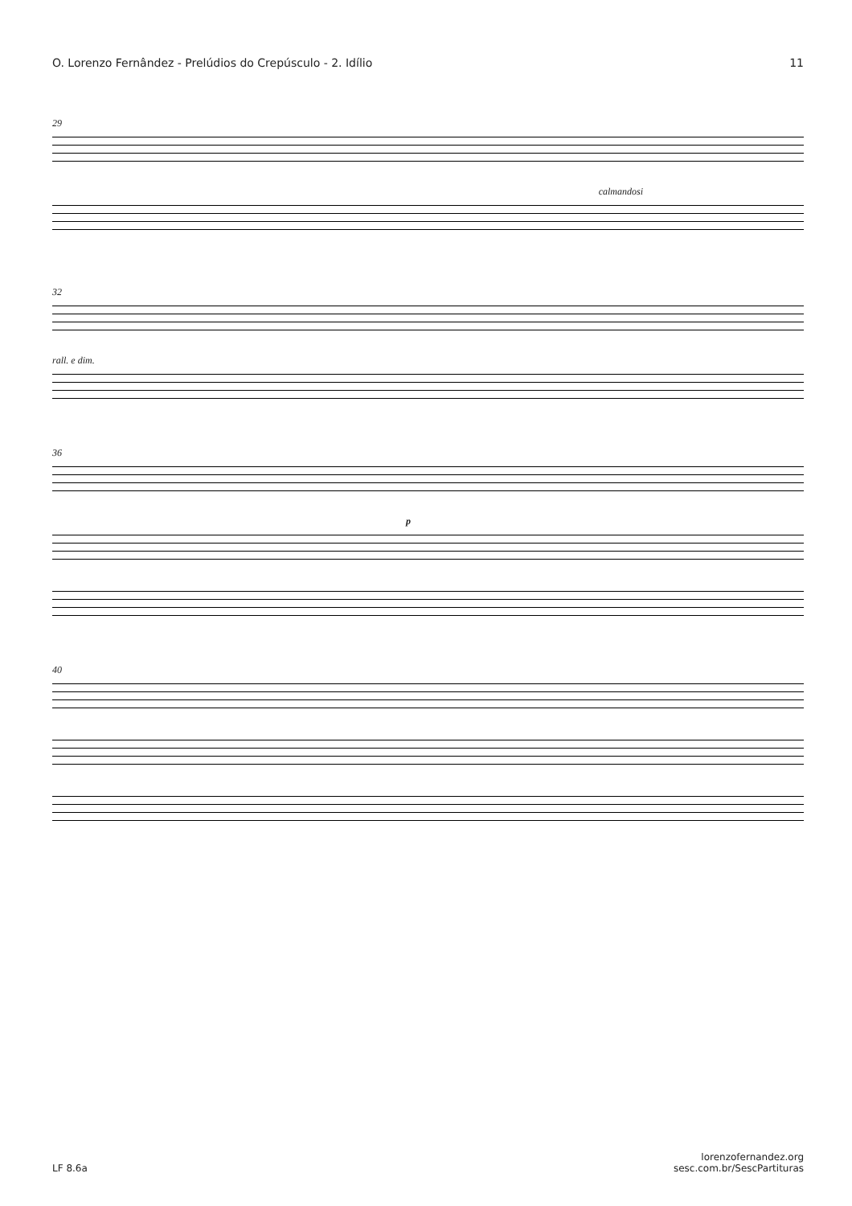O. Lorenzo Fernândez - Prelúdios do Crepúsculo - 2. Idílio 11
29
calmandosi
32
rall. e dim.
36
p
40
LF 8.6a lorenzofernandez.org
sesc.com.br/SescPartituras